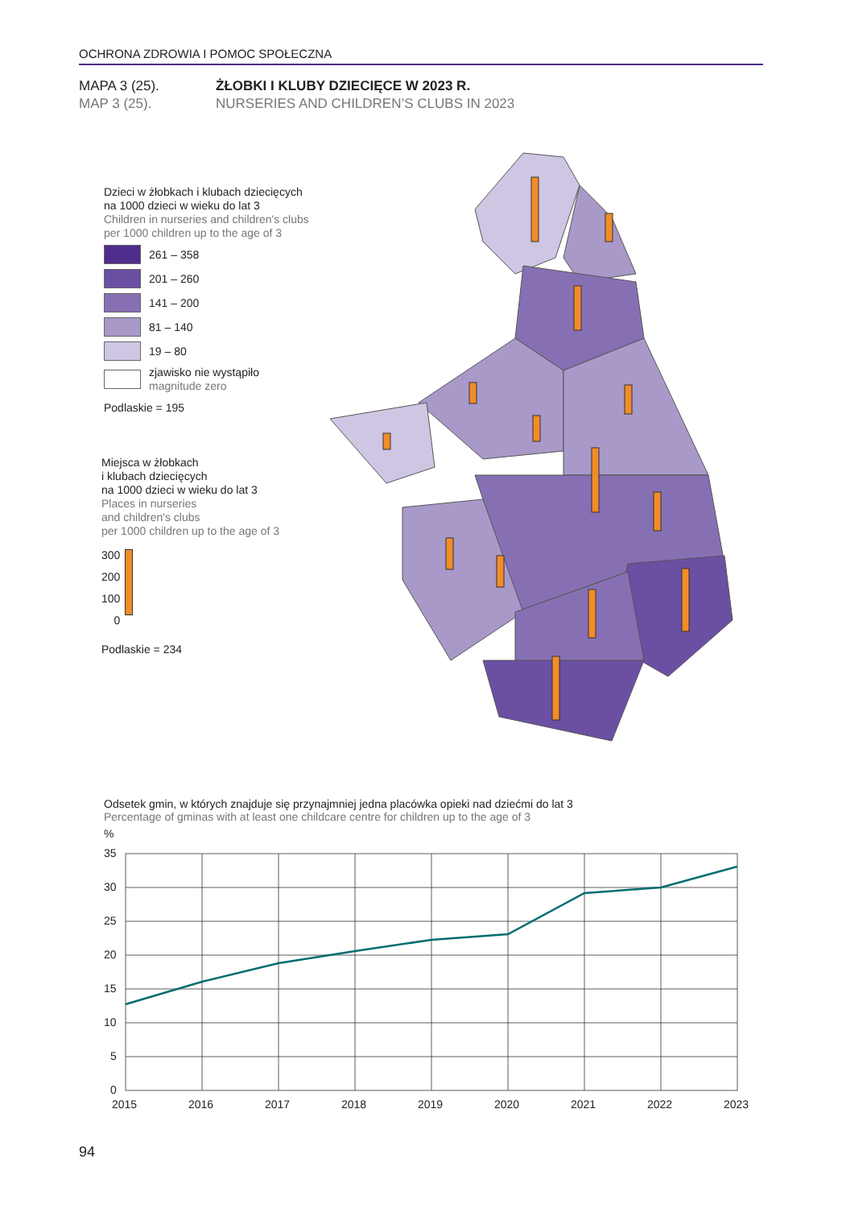OCHRONA ZDROWIA I POMOC SPOŁECZNA
MAPA 3 (25). ŻŁOBKI I KLUBY DZIECIĘCE W 2023 R.
MAP 3 (25). NURSERIES AND CHILDREN’S CLUBS IN 2023
Dzieci w żłobkach i klubach dziecięcych
na 1000 dzieci w wieku do lat 3
Children in nurseries and children's clubs
per 1000 children up to the age of 3
261 – 358
201 – 260
141 – 200
81 – 140
19 – 80
zjawisko nie wystąpiło
magnitude zero
Podlaskie = 195
Miejsca w żłobkach
i klubach dziecięcych
na 1000 dzieci w wieku do lat 3
Places in nurseries
and children's clubs
per 1000 children up to the age of 3
300
200
100
0
Podlaskie = 234
Odsetek gmin, w których znajduje się przynajmniej jedna placówka opieki nad dziećmi do lat 3
Percentage of gminas with at least one childcare centre for children up to the age of 3
%
35
30
25
20
15
10
5
0
2015
2016
2017
2018
2019
2020
2021
2022
2023
94